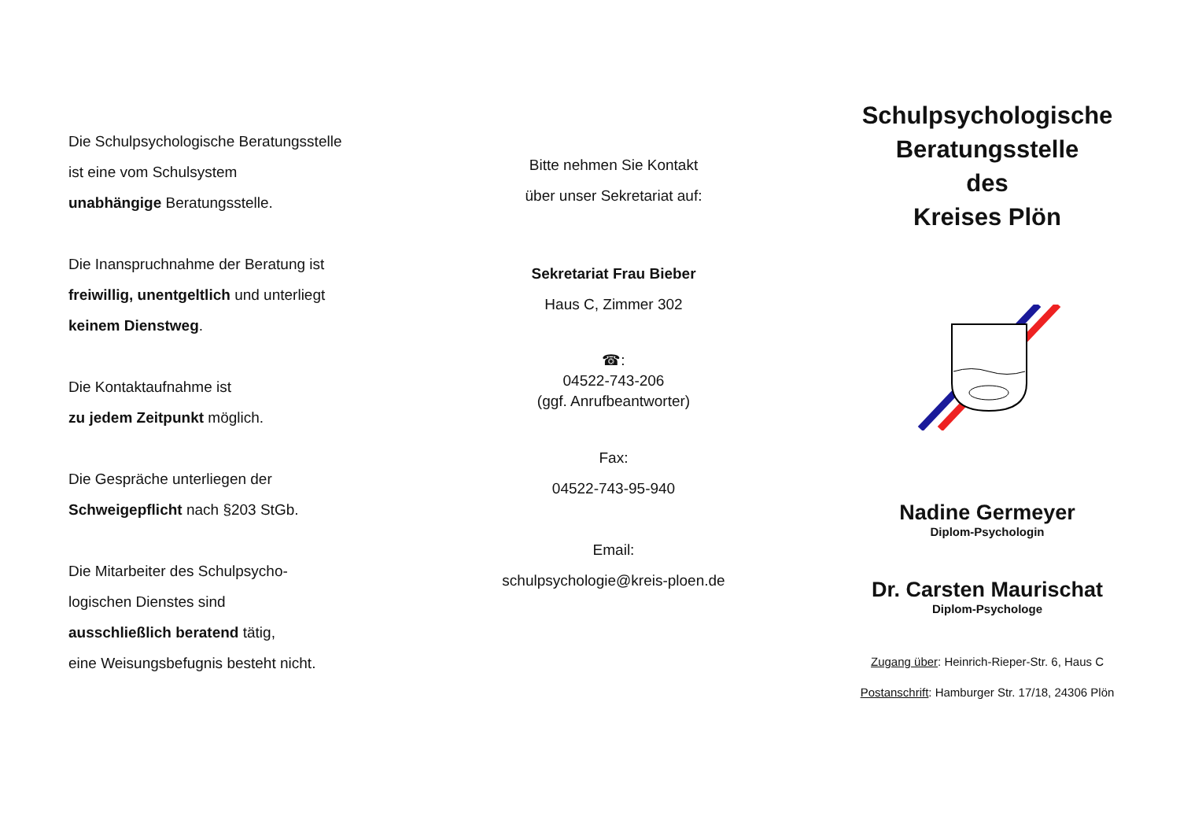Die Schulpsychologische Beratungsstelle
ist eine vom Schulsystem
unabhängige Beratungsstelle.
Die Inanspruchnahme der Beratung ist
freiwillig, unentgeltlich und unterliegt
keinem Dienstweg.
Die Kontaktaufnahme ist
zu jedem Zeitpunkt möglich.
Die Gespräche unterliegen der
Schweigepflicht nach §203 StGb.
Die Mitarbeiter des Schulpsycho-
logischen Dienstes sind
ausschließlich beratend tätig,
eine Weisungsbefugnis besteht nicht.
Bitte nehmen Sie Kontakt
über unser Sekretariat auf:
Sekretariat Frau Bieber
Haus C, Zimmer 302
☎:
04522-743-206
(ggf. Anrufbeantworter)
Fax:
04522-743-95-940
Email:
schulpsychologie@kreis-ploen.de
Schulpsychologische
Beratungsstelle
des
Kreises Plön
Nadine Germeyer
Diplom-Psychologin
Dr. Carsten Maurischat
Diplom-Psychologe
Zugang über: Heinrich-Rieper-Str. 6, Haus C
Postanschrift: Hamburger Str. 17/18, 24306 Plön